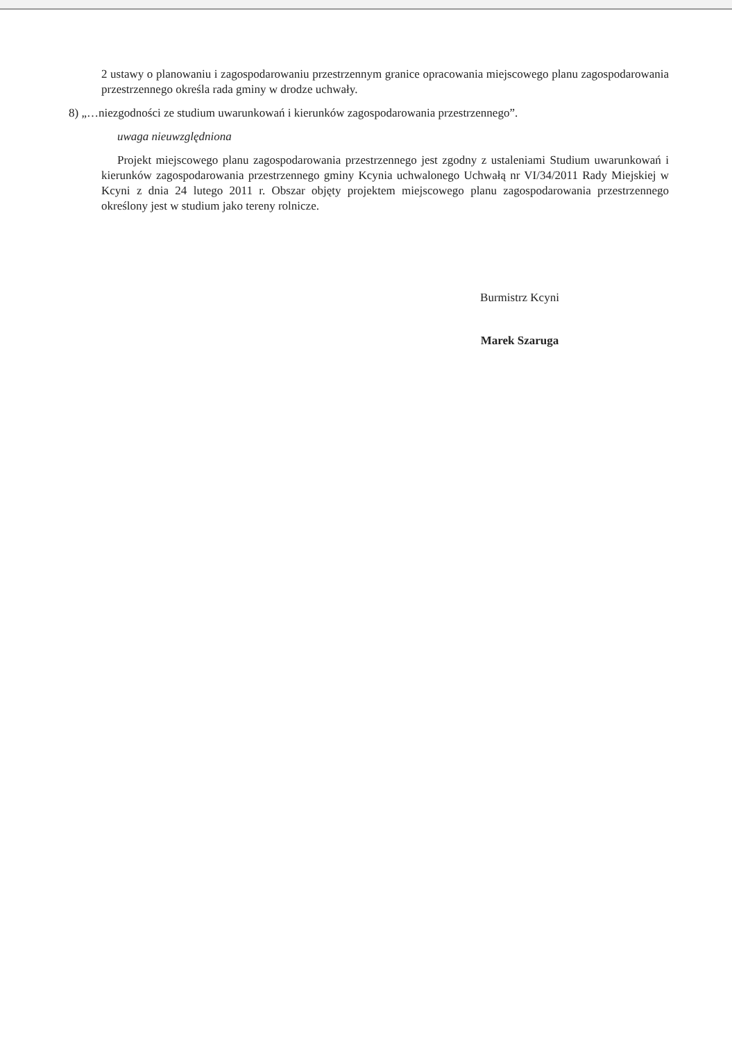2 ustawy o planowaniu i zagospodarowaniu przestrzennym granice opracowania miejscowego planu zagospodarowania przestrzennego określa rada gminy w drodze uchwały.
8) „…niezgodności ze studium uwarunkowań i kierunków zagospodarowania przestrzennego”.
uwaga nieuwzględniona
Projekt miejscowego planu zagospodarowania przestrzennego jest zgodny z ustaleniami Studium uwarunkowań i kierunków zagospodarowania przestrzennego gminy Kcynia uchwalonego Uchwałą nr VI/34/2011 Rady Miejskiej w Kcyni z dnia 24 lutego 2011 r. Obszar objęty projektem miejscowego planu zagospodarowania przestrzennego określony jest w studium jako tereny rolnicze.
Burmistrz Kcyni
Marek Szaruga